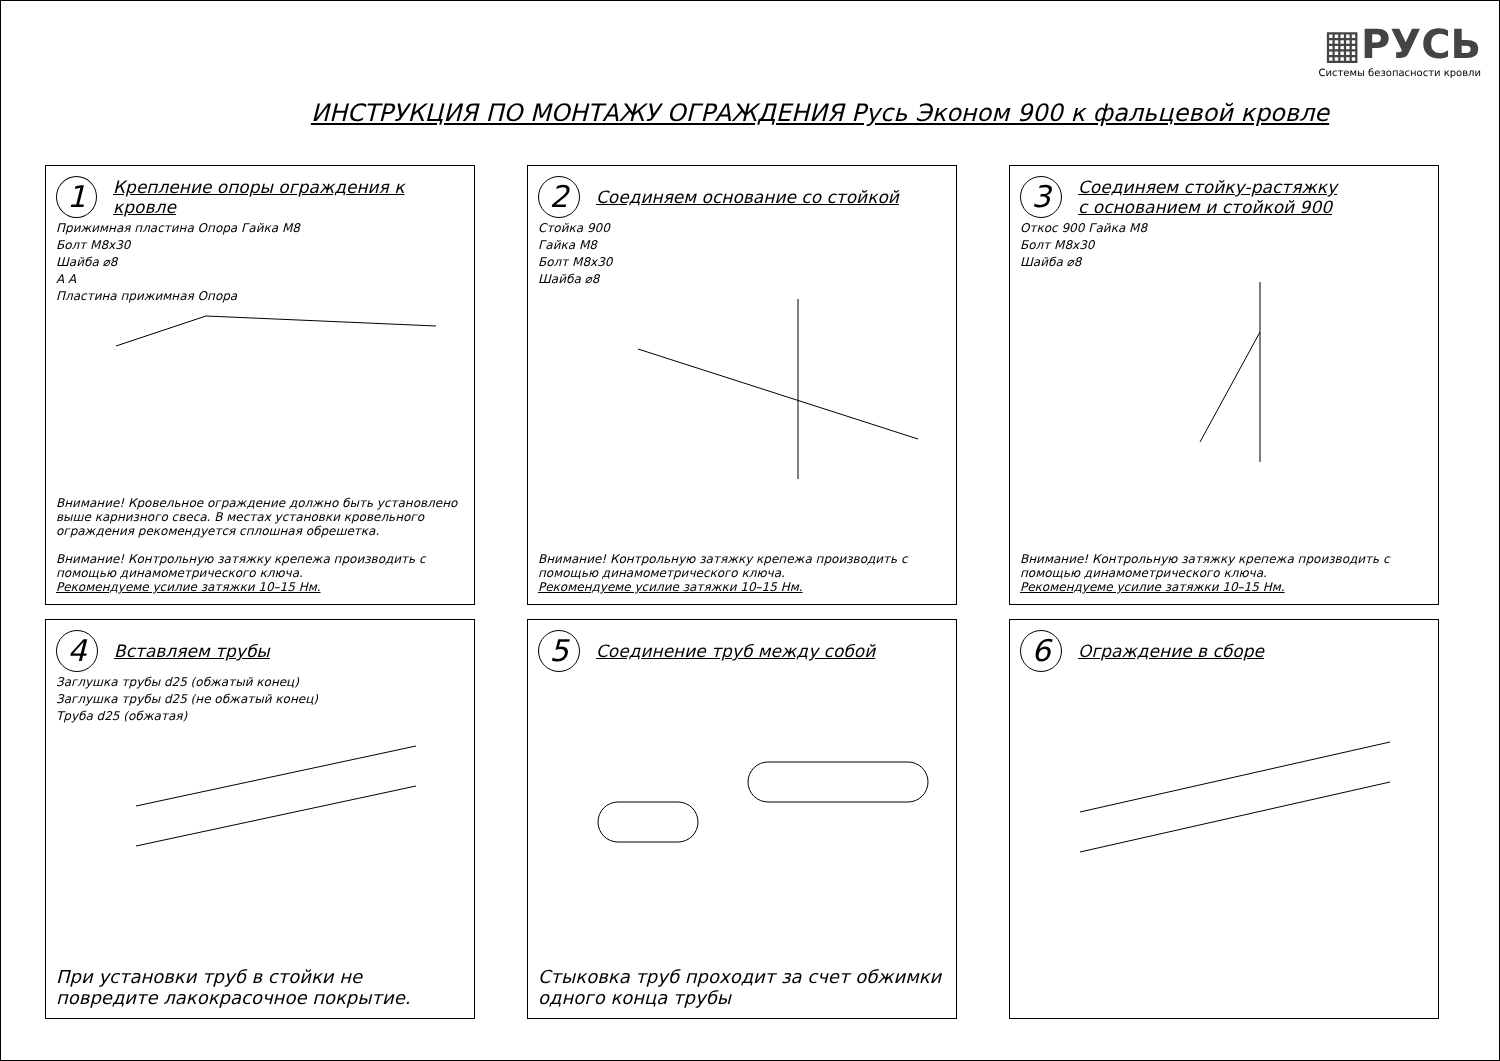▦РУСЬ
Системы безопасности кровли
ИНСТРУКЦИЯ ПО МОНТАЖУ ОГРАЖДЕНИЯ Русь Эконом 900 к фальцевой кровле
1
Крепление опоры ограждения к кровле
Прижимная пластина Опора Гайка М8
Болт М8х30
Шайба ⌀8
А А
Пластина прижимная Опора
Внимание! Кровельное ограждение должно быть установлено выше карнизного свеса. В местах установки кровельного ограждения рекомендуется сплошная обрешетка.
Внимание! Контрольную затяжку крепежа производить с помощью динамометрического ключа.
Рекомендуеме усилие затяжки 10–15 Нм.
2
Соединяем основание со стойкой
Стойка 900
Гайка М8
Болт М8х30
Шайба ⌀8
Внимание! Контрольную затяжку крепежа производить с помощью динамометрического ключа.
Рекомендуеме усилие затяжки 10–15 Нм.
3
Соединяем стойку-растяжку
с основанием и стойкой 900
Откос 900 Гайка М8
Болт М8х30
Шайба ⌀8
Внимание! Контрольную затяжку крепежа производить с помощью динамометрического ключа.
Рекомендуеме усилие затяжки 10–15 Нм.
4
Вставляем трубы
Заглушка трубы d25 (обжатый конец)
Заглушка трубы d25 (не обжатый конец)
Труба d25 (обжатая)
При установки труб в стойки не повредите лакокрасочное покрытие.
5
Соединение труб между собой
Стыковка труб проходит за счет обжимки одного конца трубы
6
Ограждение в сборе